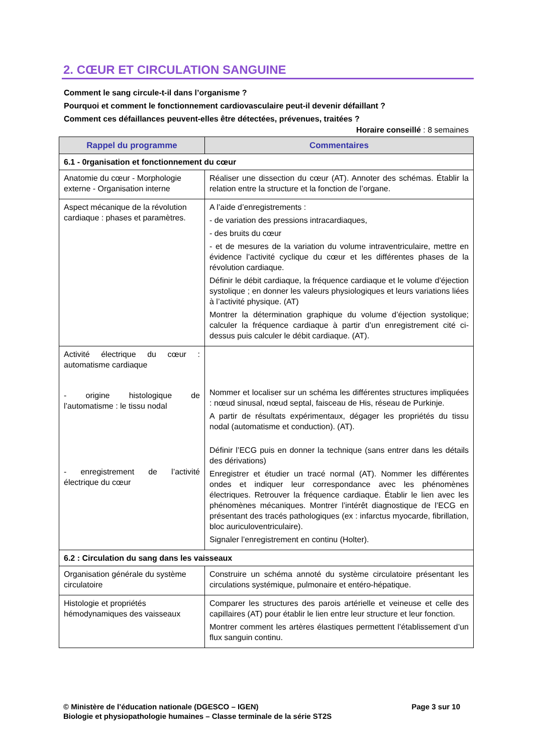2. CŒUR ET CIRCULATION SANGUINE
Comment le sang circule-t-il dans l’organisme ?
Pourquoi et comment le fonctionnement cardiovasculaire peut-il devenir défaillant ?
Comment ces défaillances peuvent-elles être détectées, prévenues, traitées ?
Horaire conseillé : 8 semaines
| Rappel du programme | Commentaires |
| --- | --- |
| 6.1 - 0rganisation et fonctionnement du cœur | |
| Anatomie du cœur - Morphologie externe - Organisation interne | Réaliser une dissection du cœur (AT). Annoter des schémas. Établir la relation entre la structure et la fonction de l’organe. |
| Aspect mécanique de la révolution cardiaque : phases et paramètres. | A l’aide d’enregistrements : - de variation des pressions intracardiaques, - des bruits du cœur - et de mesures de la variation du volume intraventriculaire, mettre en évidence l’activité cyclique du cœur et les différentes phases de la révolution cardiaque. Définir le débit cardiaque, la fréquence cardiaque et le volume d’éjection systolique ; en donner les valeurs physiologiques et leurs variations liées à l’activité physique. (AT) Montrer la détermination graphique du volume d’éjection systolique; calculer la fréquence cardiaque à partir d’un enregistrement cité ci-dessus puis calculer le débit cardiaque. (AT). |
| Activité électrique du cœur : automatisme cardiaque - origine histologique de l’automatisme : le tissu nodal - enregistrement de l’activité électrique du cœur | Nommer et localiser sur un schéma les différentes structures impliquées : nœud sinusal, nœud septal, faisceau de His, réseau de Purkinje. A partir de résultats expérimentaux, dégager les propriétés du tissu nodal (automatisme et conduction). (AT). Définir l’ECG puis en donner la technique (sans entrer dans les détails des dérivations) Enregistrer et étudier un tracé normal (AT). Nommer les différentes ondes et indiquer leur correspondance avec les phénomènes électriques. Retrouver la fréquence cardiaque. Établir le lien avec les phénomènes mécaniques. Montrer l’intérêt diagnostique de l’ECG en présentant des tracés pathologiques (ex : infarctus myocarde, fibrillation, bloc auriculoventriculaire). Signaler l’enregistrement en continu (Holter). |
| 6.2 : Circulation du sang dans les vaisseaux | |
| Organisation générale du système circulatoire | Construire un schéma annoté du système circulatoire présentant les circulations systémique, pulmonaire et entéro-hépatique. |
| Histologie et propriétés hémodynamiques des vaisseaux | Comparer les structures des parois artérielle et veineuse et celle des capillaires (AT) pour établir le lien entre leur structure et leur fonction. Montrer comment les artères élastiques permettent l’établissement d’un flux sanguin continu. |
Page 3 sur 10 © Ministère de l’éducation nationale (DGESCO – IGEN)
Biologie et physiopathologie humaines – Classe terminale de la série ST2S